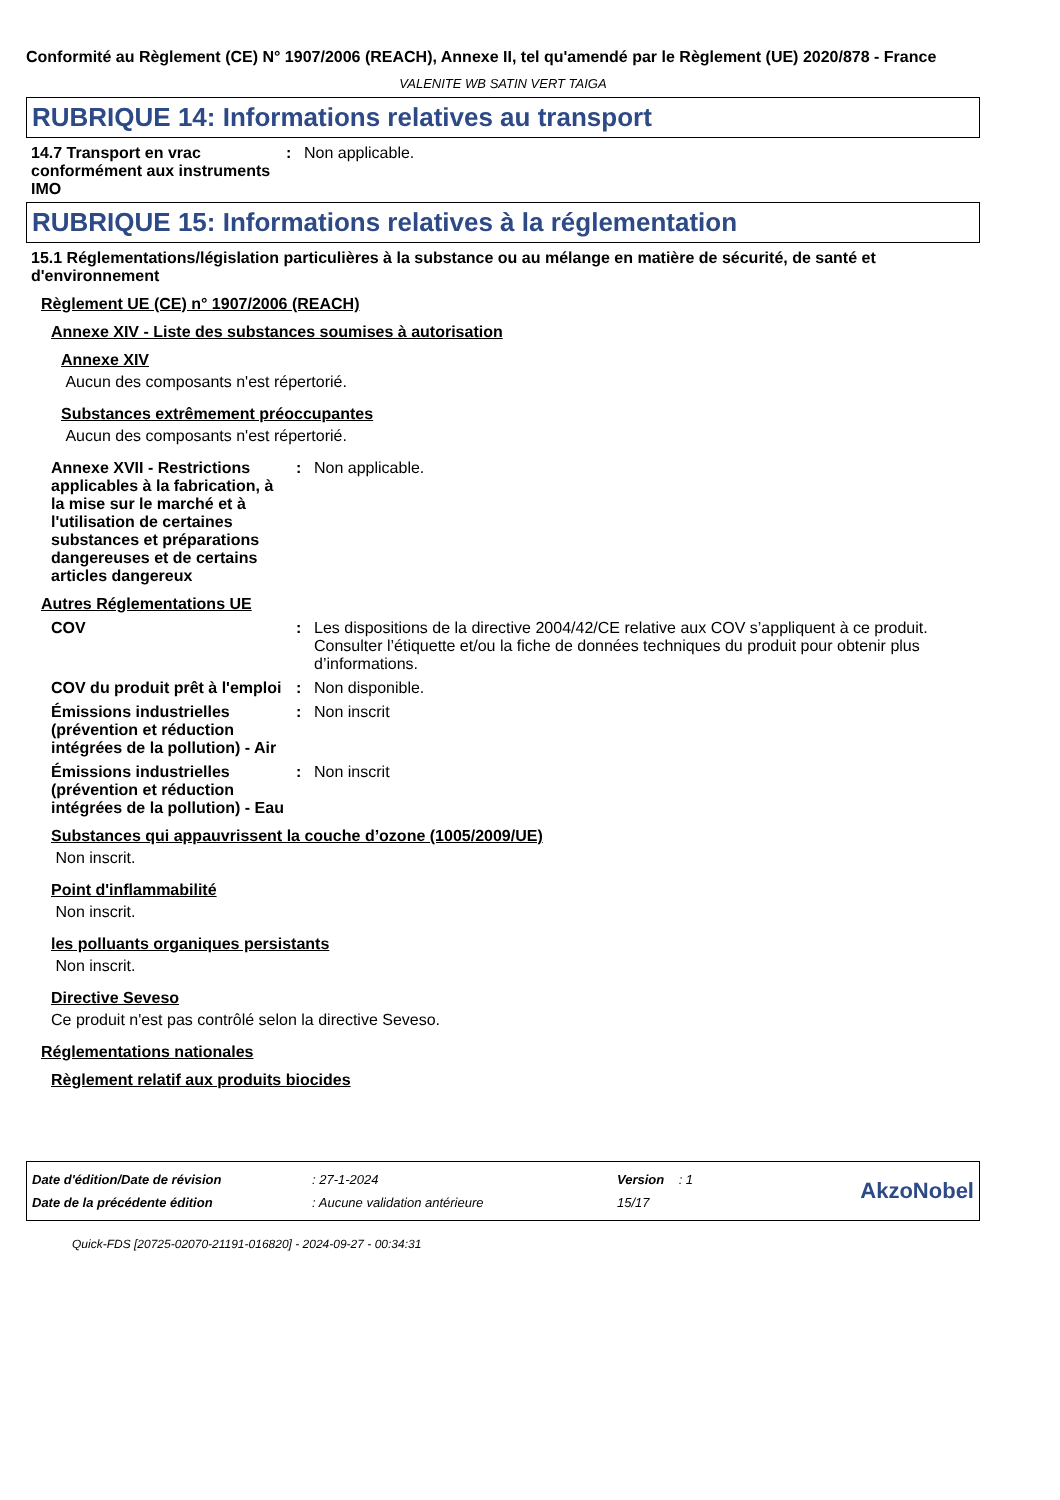Conformité au Règlement (CE) N° 1907/2006 (REACH), Annexe II, tel qu'amendé par le Règlement (UE) 2020/878 - France
VALENITE WB SATIN VERT TAIGA
RUBRIQUE 14: Informations relatives au transport
14.7 Transport en vrac conformément aux instruments IMO
: Non applicable.
RUBRIQUE 15: Informations relatives à la réglementation
15.1 Réglementations/législation particulières à la substance ou au mélange en matière de sécurité, de santé et d'environnement
Règlement UE (CE) n° 1907/2006 (REACH)
Annexe XIV - Liste des substances soumises à autorisation
Annexe XIV
Aucun des composants n'est répertorié.
Substances extrêmement préoccupantes
Aucun des composants n'est répertorié.
Annexe XVII - Restrictions applicables à la fabrication, à la mise sur le marché et à l'utilisation de certaines substances et préparations dangereuses et de certains articles dangereux
: Non applicable.
Autres Réglementations UE
COV : Les dispositions de la directive 2004/42/CE relative aux COV s’appliquent à ce produit. Consulter l’étiquette et/ou la fiche de données techniques du produit pour obtenir plus d’informations.
COV du produit prêt à l'emploi
: Non disponible.
Émissions industrielles (prévention et réduction intégrées de la pollution) - Air
: Non inscrit
Émissions industrielles (prévention et réduction intégrées de la pollution) - Eau
: Non inscrit
Substances qui appauvrissent la couche d’ozone (1005/2009/UE)
Non inscrit.
Point d'inflammabilité
Non inscrit.
les polluants organiques persistants
Non inscrit.
Directive Seveso
Ce produit n'est pas contrôlé selon la directive Seveso.
Réglementations nationales
Règlement relatif aux produits biocides
| Date d'édition/Date de révision | : 27-1-2024 | Version : 1 |
| Date de la précédente édition | : Aucune validation antérieure | 15/17 |
AkzoNobel
Quick-FDS [20725-02070-21191-016820] - 2024-09-27 - 00:34:31